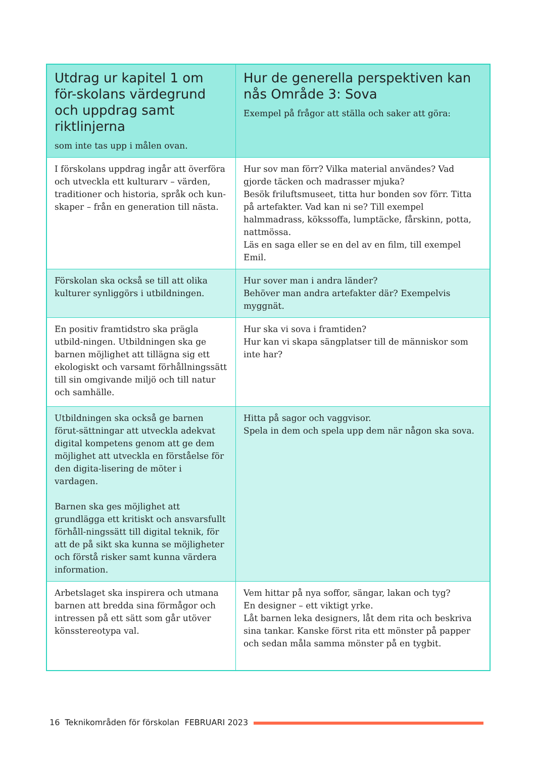| Utdrag ur kapitel 1 om för-skolans värdegrund och uppdrag samt riktlinjerna som inte tas upp i målen ovan. | Hur de generella perspektiven kan nås Område 3: Sova Exempel på frågor att ställa och saker att göra: |
| --- | --- |
| I förskolans uppdrag ingår att överföra och utveckla ett kulturarv – värden, traditioner och historia, språk och kun-skaper – från en generation till nästa. | Hur sov man förr? Vilka material användes? Vad gjorde täcken och madrasser mjuka? Besök friluftsmuseet, titta hur bonden sov förr. Titta på artefakter. Vad kan ni se? Till exempel halmmadrass, kökssoffa, lumptäcke, fårskinn, potta, nattmössa. Läs en saga eller se en del av en film, till exempel Emil. |
| Förskolan ska också se till att olika kulturer synliggörs i utbildningen. | Hur sover man i andra länder? Behöver man andra artefakter där? Exempelvis myggnät. |
| En positiv framtidstro ska prägla utbild-ningen. Utbildningen ska ge barnen möjlighet att tillägna sig ett ekologiskt och varsamt förhållningssätt till sin omgivande miljö och till natur och samhälle. | Hur ska vi sova i framtiden? Hur kan vi skapa sängplatser till de människor som inte har? |
| Utbildningen ska också ge barnen förut-sättningar att utveckla adekvat digital kompetens genom att ge dem möjlighet att utveckla en förståelse för den digita-lisering de möter i vardagen. Barnen ska ges möjlighet att grundlägga ett kritiskt och ansvarsfullt förhåll-ningssätt till digital teknik, för att de på sikt ska kunna se möjligheter och förstå risker samt kunna värdera information. | Hitta på sagor och vaggvisor. Spela in dem och spela upp dem när någon ska sova. |
| Arbetslaget ska inspirera och utmana barnen att bredda sina förmågor och intressen på ett sätt som går utöver könsstereotypa val. | Vem hittar på nya soffor, sängar, lakan och tyg? En designer – ett viktigt yrke. Låt barnen leka designers, låt dem rita och beskriva sina tankar. Kanske först rita ett mönster på papper och sedan måla samma mönster på en tygbit. |
16 Teknikområden för förskolan FEBRUARI 2023